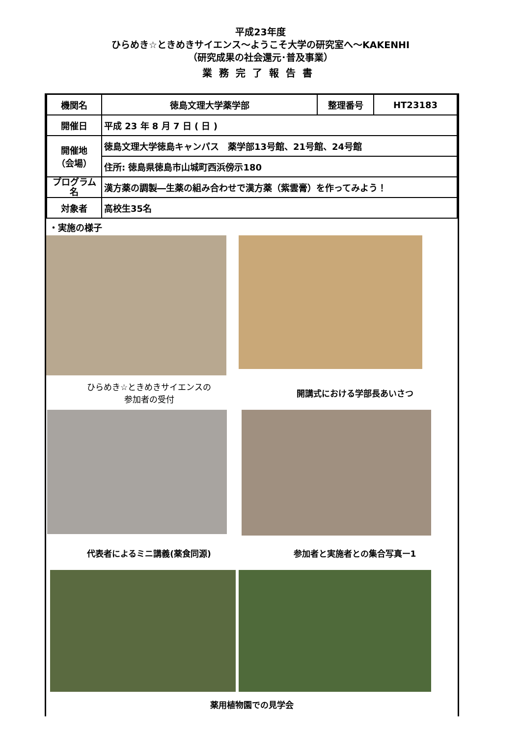平成23年度
ひらめき☆ときめきサイエンス～ようこそ大学の研究室へ～KAKENHI
（研究成果の社会還元･普及事業）
業務完了報告書
| 機関名 | 徳島文理大学薬学部 | 整理番号 | HT23183 |
| 開催日 | 平成 23 年 8 月 7 日 ( 日 ) | | |
| 開催地 （会場） | 徳島文理大学徳島キャンパス 薬学部13号館、21号館、24号館 | | |
| | 住所: 徳島県徳島市山城町西浜傍示180 | | |
| プログラム名 | 漢方薬の調製―生薬の組み合わせで漢方薬（紫雲膏）を作ってみよう！ | | |
| 対象者 | 高校生35名 | | |
・実施の様子
ひらめき☆ときめきサイエンスの
参加者の受付
開講式における学部長あいさつ
代表者によるミニ講義(薬食同源) 参加者と実施者との集合写真ー1
薬用植物園での見学会